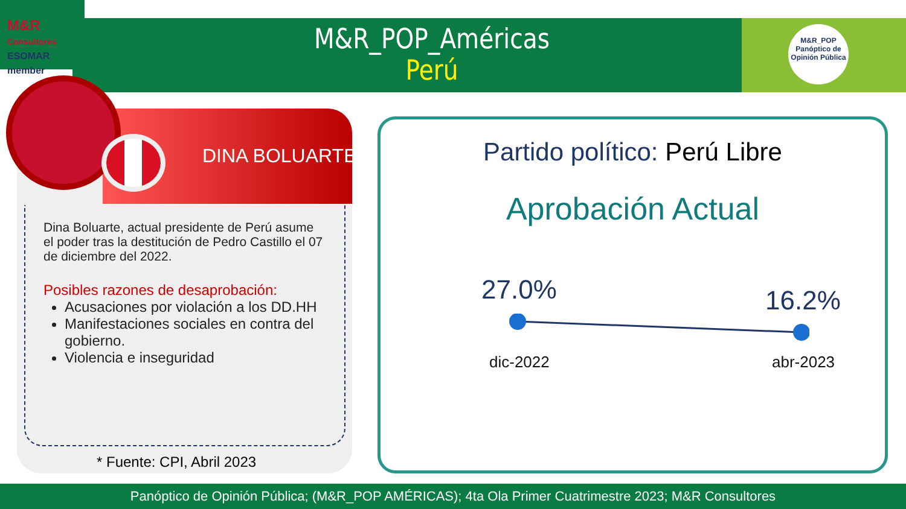M&R
Consultores
ESOMAR member
M&R_POP
Panóptico de
Opinión Pública
M&R_POP_Américas
Perú
DINA BOLUARTE
Dina Boluarte, actual presidente de Perú asume el poder tras la destitución de Pedro Castillo el 07 de diciembre del 2022.
Posibles razones de desaprobación:
Acusaciones por violación a los DD.HH
Manifestaciones sociales en contra del gobierno.
Violencia e inseguridad
* Fuente: CPI, Abril 2023
Partido político: Perú Libre
Aprobación Actual
27.0% 16.2%
dic-2022 abr-2023
Panóptico de Opinión Pública; (M&R_POP AMÉRICAS); 4ta Ola Primer Cuatrimestre 2023; M&R Consultores